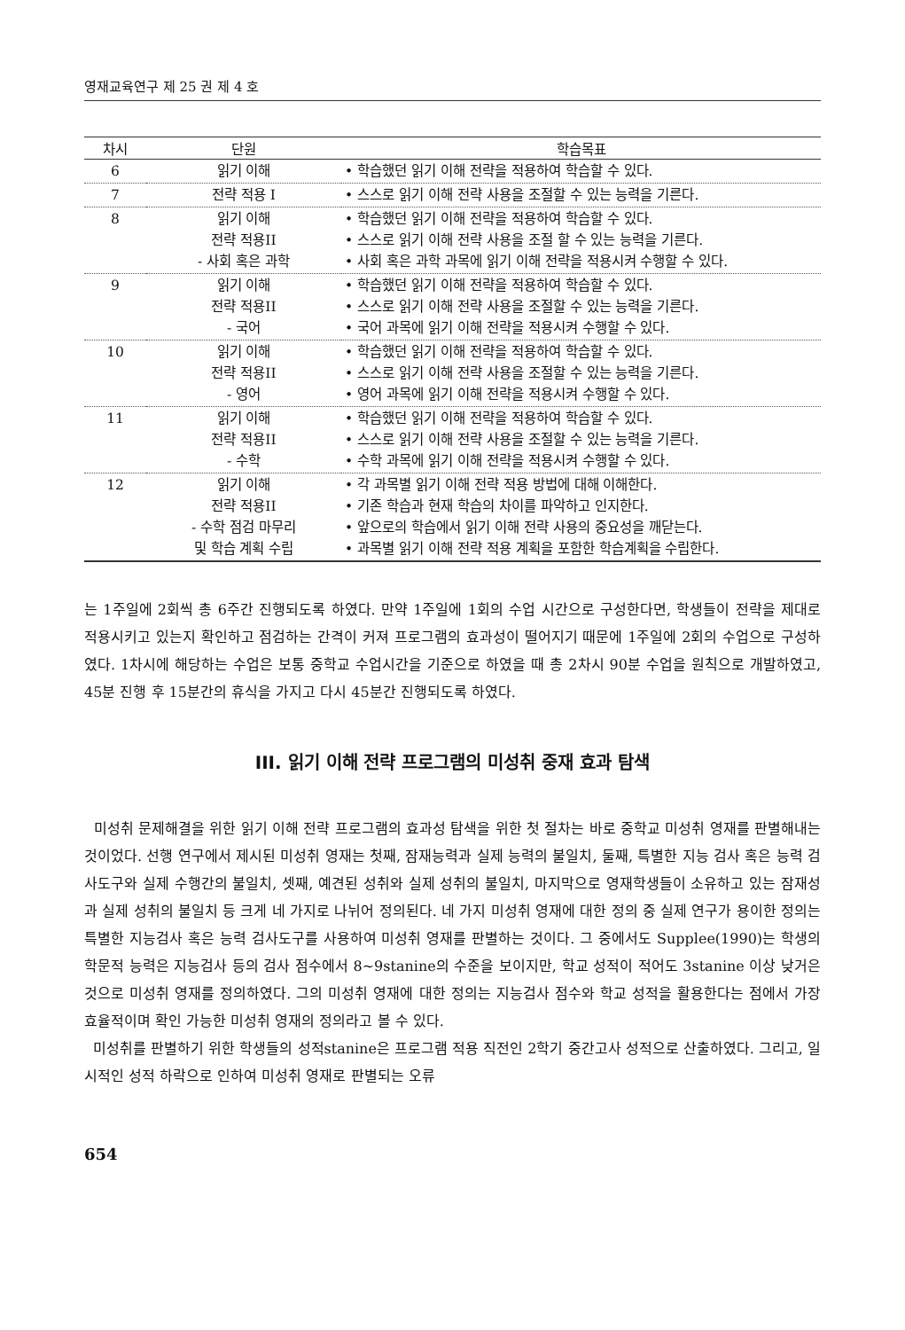영재교육연구 제 25 권 제 4 호
| 차시 | 단원 | 학습목표 |
| --- | --- | --- |
| 6 | 읽기 이해 | • 학습했던 읽기 이해 전략을 적용하여 학습할 수 있다. |
| 7 | 전략 적용 I | • 스스로 읽기 이해 전략 사용을 조절할 수 있는 능력을 기른다. |
| 8 | 읽기 이해 전략 적용II - 사회 혹은 과학 | • 학습했던 읽기 이해 전략을 적용하여 학습할 수 있다. • 스스로 읽기 이해 전략 사용을 조절 할 수 있는 능력을 기른다. • 사회 혹은 과학 과목에 읽기 이해 전략을 적용시켜 수행할 수 있다. |
| 9 | 읽기 이해 전략 적용II - 국어 | • 학습했던 읽기 이해 전략을 적용하여 학습할 수 있다. • 스스로 읽기 이해 전략 사용을 조절할 수 있는 능력을 기른다. • 국어 과목에 읽기 이해 전략을 적용시켜 수행할 수 있다. |
| 10 | 읽기 이해 전략 적용II - 영어 | • 학습했던 읽기 이해 전략을 적용하여 학습할 수 있다. • 스스로 읽기 이해 전략 사용을 조절할 수 있는 능력을 기른다. • 영어 과목에 읽기 이해 전략을 적용시켜 수행할 수 있다. |
| 11 | 읽기 이해 전략 적용II - 수학 | • 학습했던 읽기 이해 전략을 적용하여 학습할 수 있다. • 스스로 읽기 이해 전략 사용을 조절할 수 있는 능력을 기른다. • 수학 과목에 읽기 이해 전략을 적용시켜 수행할 수 있다. |
| 12 | 읽기 이해 전략 적용II - 수학 점검 마무리 및 학습 계획 수립 | • 각 과목별 읽기 이해 전략 적용 방법에 대해 이해한다. • 기존 학습과 현재 학습의 차이를 파악하고 인지한다. • 앞으로의 학습에서 읽기 이해 전략 사용의 중요성을 깨닫는다. • 과목별 읽기 이해 전략 적용 계획을 포함한 학습계획을 수립한다. |
는 1주일에 2회씩 총 6주간 진행되도록 하였다. 만약 1주일에 1회의 수업 시간으로 구성한다면, 학생들이 전략을 제대로 적용시키고 있는지 확인하고 점검하는 간격이 커져 프로그램의 효과성이 떨어지기 때문에 1주일에 2회의 수업으로 구성하였다. 1차시에 해당하는 수업은 보통 중학교 수업시간을 기준으로 하였을 때 총 2차시 90분 수업을 원칙으로 개발하였고, 45분 진행 후 15분간의 휴식을 가지고 다시 45분간 진행되도록 하였다.
III. 읽기 이해 전략 프로그램의 미성취 중재 효과 탐색
미성취 문제해결을 위한 읽기 이해 전략 프로그램의 효과성 탐색을 위한 첫 절차는 바로 중학교 미성취 영재를 판별해내는 것이었다. 선행 연구에서 제시된 미성취 영재는 첫째, 잠재능력과 실제 능력의 불일치, 둘째, 특별한 지능 검사 혹은 능력 검사도구와 실제 수행간의 불일치, 셋째, 예견된 성취와 실제 성취의 불일치, 마지막으로 영재학생들이 소유하고 있는 잠재성과 실제 성취의 불일치 등 크게 네 가지로 나뉘어 정의된다. 네 가지 미성취 영재에 대한 정의 중 실제 연구가 용이한 정의는 특별한 지능검사 혹은 능력 검사도구를 사용하여 미성취 영재를 판별하는 것이다. 그 중에서도 Supplee(1990)는 학생의 학문적 능력은 지능검사 등의 검사 점수에서 8~9stanine의 수준을 보이지만, 학교 성적이 적어도 3stanine 이상 낮거은 것으로 미성취 영재를 정의하였다. 그의 미성취 영재에 대한 정의는 지능검사 점수와 학교 성적을 활용한다는 점에서 가장 효율적이며 확인 가능한 미성취 영재의 정의라고 볼 수 있다.
미성취를 판별하기 위한 학생들의 성적stanine은 프로그램 적용 직전인 2학기 중간고사 성적으로 산출하였다. 그리고, 일시적인 성적 하락으로 인하여 미성취 영재로 판별되는 오류
654